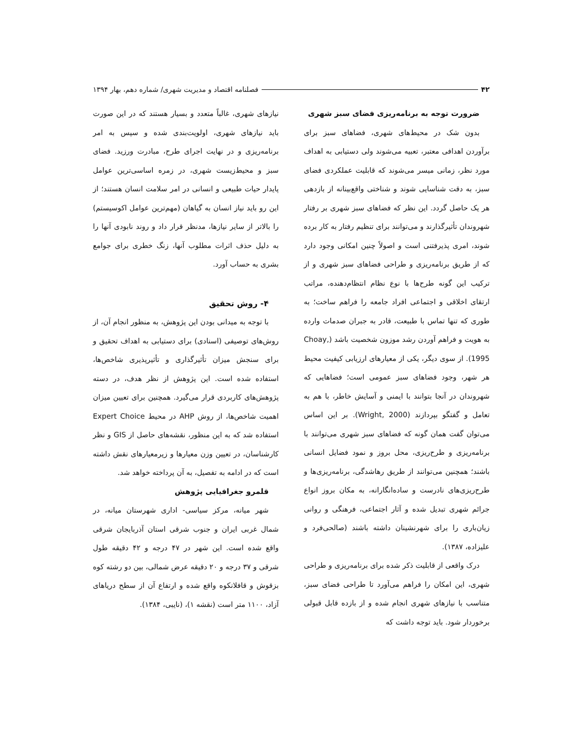۴۲ فصلنامه اقتصاد و مدیریت شهری/ شماره دهم، بهار ۱۳۹۴
ضرورت توجه به برنامه‌ریزی فضای سبز شهری
بدون شک در محیط‌های شهری، فضاهای سبز برای برآوردن اهدافی معتبر، تعبیه می‌شوند ولی دستیابی به اهداف مورد نظر، زمانی میسر می‌شوند که قابلیت عملکردی فضای سبز، به دقت شناسایی شوند و شناختی واقع‌بینانه از بازدهی هر یک حاصل گردد. این نظر که فضاهای سبز شهری بر رفتار شهروندان تأثیرگذارند و می‌توانند برای تنظیم رفتار به کار برده شوند، امری پذیرفتنی است و اصولاً چنین امکانی وجود دارد که از طریق برنامه‌ریزی و طراحی فضاهای سبز شهری و از ترکیب این گونه طرح‌ها با نوع نظام انتظام‌دهنده، مراتب ارتقای اخلاقی و اجتماعی افراد جامعه را فراهم ساخت؛ به طوری که تنها تماس با طبیعت، قادر به جبران صدمات وارده به هویت و فراهم آوردن رشد موزون شخصیت باشد (Choay, 1995). از سوی دیگر، یکی از معیارهای ارزیابی کیفیت محیط هر شهر، وجود فضاهای سبز عمومی است؛ فضاهایی که شهروندان در آنجا بتوانند با ایمنی و آسایش خاطر، با هم به تعامل و گفتگو بپردازند (Wright, 2000). بر این اساس می‌توان گفت همان گونه که فضاهای سبز شهری می‌توانند با برنامه‌ریزی و طرح‌ریزی، محل بروز و نمود فضایل انسانی باشند؛ همچنین می‌توانند از طریق رهاشدگی، برنامه‌ریزی‌ها و طرح‌ریزی‌های نادرست و ساده‌انگارانه، به مکان بروز انواع جرائم شهری تبدیل شده و آثار اجتماعی، فرهنگی و روانی زیان‌باری را برای شهرنشینان داشته باشند (صالحی‌فرد و علیزاده، ۱۳۸۷).
درک واقعی از قابلیت ذکر شده برای برنامه‌ریزی و طراحی شهری، این امکان را فراهم می‌آورد تا طراحی فضای سبز، متناسب با نیازهای شهری انجام شده و از بازده قابل قبولی برخوردار شود. باید توجه داشت که
نیازهای شهری، غالباً متعدد و بسیار هستند که در این صورت باید نیازهای شهری، اولویت‌بندی شده و سپس به امر برنامه‌ریزی و در نهایت اجرای طرح، مبادرت ورزید. فضای سبز و محیط‌زیست شهری، در زمره اساسی‌ترین عوامل پایدار حیات طبیعی و انسانی در امر سلامت انسان هستند؛ از این رو باید نیاز انسان به گیاهان (مهم‌ترین عوامل اکوسیستم) را بالاتر از سایر نیازها، مدنظر قرار داد و روند نابودی آنها را به دلیل حذف اثرات مطلوب آنها، زنگ خطری برای جوامع بشری به حساب آورد.
۴- روش تحقیق
با توجه به میدانی بودن این پژوهش، به منظور انجام آن، از روش‌های توصیفی (اسنادی) برای دستیابی به اهداف تحقیق و برای سنجش میزان تأثیرگذاری و تأثیرپذیری شاخص‌ها، استفاده شده است. این پژوهش از نظر هدف، در دسته پژوهش‌های کاربردی قرار می‌گیرد. همچنین برای تعیین میزان اهمیت شاخص‌ها، از روش AHP در محیط Expert Choice استفاده شد که به این منظور، نقشه‌های حاصل از GIS و نظر کارشناسان، در تعیین وزن معیارها و زیرمعیارهای نقش داشته است که در ادامه به تفصیل، به آن پرداخته خواهد شد.
قلمرو جغرافیایی پژوهش
شهر میانه، مرکز سیاسی- اداری شهرستان میانه، در شمال غربی ایران و جنوب شرقی استان آذربایجان شرقی واقع شده است. این شهر در ۴۷ درجه و ۴۲ دقیقه طول شرقی و ۳۷ درجه و ۲۰ دقیقه عرض شمالی، بین دو رشته کوه بزقوش و قافلانکوه واقع شده و ارتفاع آن از سطح دریاهای آزاد، ۱۱۰۰ متر است (نقشه ۱)، (نایبی، ۱۳۸۴).